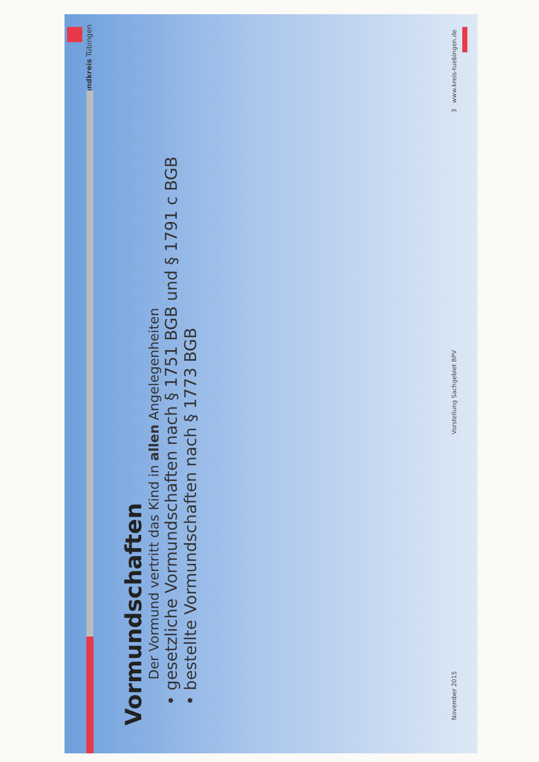Landkreis Tübingen
Vormundschaften
Der Vormund vertritt das Kind in allen Angelegenheiten
• gesetzliche Vormundschaften nach § 1751 BGB und § 1791 c BGB
• bestellte Vormundschaften nach § 1773 BGB
November 2015 Vorstellung Sachgebiet BPV 3 www.kreis-tuebingen.de